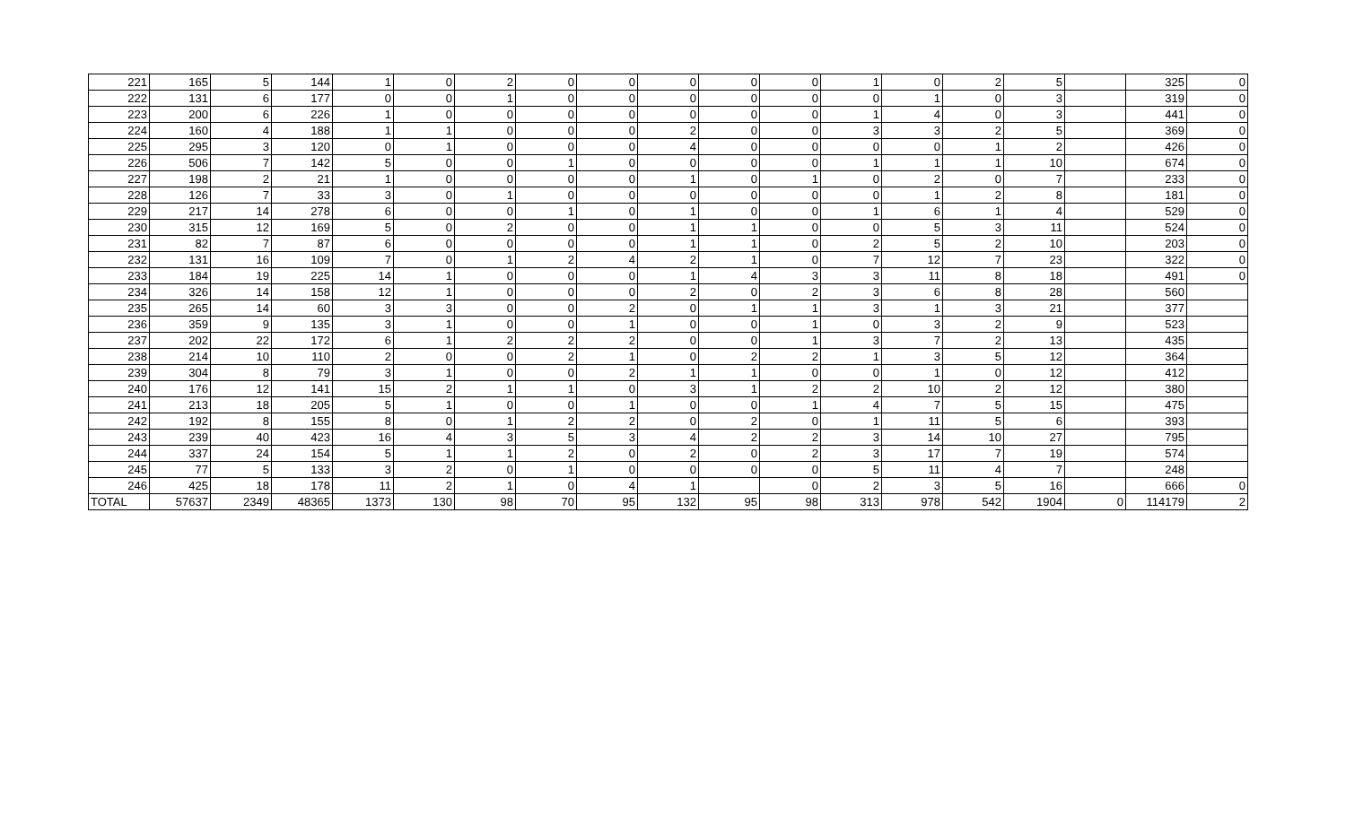| 221 | 165 | 5 | 144 | 1 | 0 | 2 | 0 | 0 | 0 | 0 | 0 | 1 | 0 | 2 | 5 | | 325 | 0 |
| 222 | 131 | 6 | 177 | 0 | 0 | 1 | 0 | 0 | 0 | 0 | 0 | 0 | 1 | 0 | 3 | | 319 | 0 |
| 223 | 200 | 6 | 226 | 1 | 0 | 0 | 0 | 0 | 0 | 0 | 0 | 1 | 4 | 0 | 3 | | 441 | 0 |
| 224 | 160 | 4 | 188 | 1 | 1 | 0 | 0 | 0 | 2 | 0 | 0 | 3 | 3 | 2 | 5 | | 369 | 0 |
| 225 | 295 | 3 | 120 | 0 | 1 | 0 | 0 | 0 | 4 | 0 | 0 | 0 | 0 | 1 | 2 | | 426 | 0 |
| 226 | 506 | 7 | 142 | 5 | 0 | 0 | 1 | 0 | 0 | 0 | 0 | 1 | 1 | 1 | 10 | | 674 | 0 |
| 227 | 198 | 2 | 21 | 1 | 0 | 0 | 0 | 0 | 1 | 0 | 1 | 0 | 2 | 0 | 7 | | 233 | 0 |
| 228 | 126 | 7 | 33 | 3 | 0 | 1 | 0 | 0 | 0 | 0 | 0 | 0 | 1 | 2 | 8 | | 181 | 0 |
| 229 | 217 | 14 | 278 | 6 | 0 | 0 | 1 | 0 | 1 | 0 | 0 | 1 | 6 | 1 | 4 | | 529 | 0 |
| 230 | 315 | 12 | 169 | 5 | 0 | 2 | 0 | 0 | 1 | 1 | 0 | 0 | 5 | 3 | 11 | | 524 | 0 |
| 231 | 82 | 7 | 87 | 6 | 0 | 0 | 0 | 0 | 1 | 1 | 0 | 2 | 5 | 2 | 10 | | 203 | 0 |
| 232 | 131 | 16 | 109 | 7 | 0 | 1 | 2 | 4 | 2 | 1 | 0 | 7 | 12 | 7 | 23 | | 322 | 0 |
| 233 | 184 | 19 | 225 | 14 | 1 | 0 | 0 | 0 | 1 | 4 | 3 | 3 | 11 | 8 | 18 | | 491 | 0 |
| 234 | 326 | 14 | 158 | 12 | 1 | 0 | 0 | 0 | 2 | 0 | 2 | 3 | 6 | 8 | 28 | | 560 | |
| 235 | 265 | 14 | 60 | 3 | 3 | 0 | 0 | 2 | 0 | 1 | 1 | 3 | 1 | 3 | 21 | | 377 | |
| 236 | 359 | 9 | 135 | 3 | 1 | 0 | 0 | 1 | 0 | 0 | 1 | 0 | 3 | 2 | 9 | | 523 | |
| 237 | 202 | 22 | 172 | 6 | 1 | 2 | 2 | 2 | 0 | 0 | 1 | 3 | 7 | 2 | 13 | | 435 | |
| 238 | 214 | 10 | 110 | 2 | 0 | 0 | 2 | 1 | 0 | 2 | 2 | 1 | 3 | 5 | 12 | | 364 | |
| 239 | 304 | 8 | 79 | 3 | 1 | 0 | 0 | 2 | 1 | 1 | 0 | 0 | 1 | 0 | 12 | | 412 | |
| 240 | 176 | 12 | 141 | 15 | 2 | 1 | 1 | 0 | 3 | 1 | 2 | 2 | 10 | 2 | 12 | | 380 | |
| 241 | 213 | 18 | 205 | 5 | 1 | 0 | 0 | 1 | 0 | 0 | 1 | 4 | 7 | 5 | 15 | | 475 | |
| 242 | 192 | 8 | 155 | 8 | 0 | 1 | 2 | 2 | 0 | 2 | 0 | 1 | 11 | 5 | 6 | | 393 | |
| 243 | 239 | 40 | 423 | 16 | 4 | 3 | 5 | 3 | 4 | 2 | 2 | 3 | 14 | 10 | 27 | | 795 | |
| 244 | 337 | 24 | 154 | 5 | 1 | 1 | 2 | 0 | 2 | 0 | 2 | 3 | 17 | 7 | 19 | | 574 | |
| 245 | 77 | 5 | 133 | 3 | 2 | 0 | 1 | 0 | 0 | 0 | 0 | 5 | 11 | 4 | 7 | | 248 | |
| 246 | 425 | 18 | 178 | 11 | 2 | 1 | 0 | 4 | 1 | | 0 | 2 | 3 | 5 | 16 | | 666 | 0 |
| TOTAL | 57637 | 2349 | 48365 | 1373 | 130 | 98 | 70 | 95 | 132 | 95 | 98 | 313 | 978 | 542 | 1904 | 0 | 114179 | 2 |